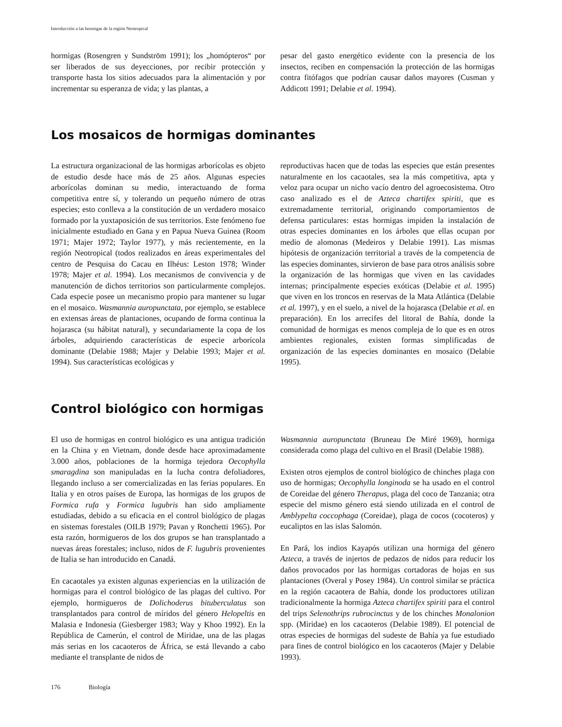Introducción a las hormigas de la región Neotropical
hormigas (Rosengren y Sundström 1991); los „homópteros“ por ser liberados de sus deyecciones, por recibir protección y transporte hasta los sitios adecuados para la alimentación y por incrementar su esperanza de vida; y las plantas, a
pesar del gasto energético evidente con la presencia de los insectos, reciben en compensación la protección de las hormigas contra fitófagos que podrían causar daños mayores (Cusman y Addicott 1991; Delabie et al. 1994).
Los mosaicos de hormigas dominantes
La estructura organizacional de las hormigas arborícolas es objeto de estudio desde hace más de 25 años. Algunas especies arborícolas dominan su medio, interactuando de forma competitiva entre sí, y tolerando un pequeño número de otras especies; esto conlleva a la constitución de un verdadero mosaico formado por la yuxtaposición de sus territorios. Este fenómeno fue inicialmente estudiado en Gana y en Papua Nueva Guinea (Room 1971; Majer 1972; Taylor 1977), y más recientemente, en la región Neotropical (todos realizados en áreas experimentales del centro de Pesquisa do Cacau en Ilhéus: Leston 1978; Winder 1978; Majer et al. 1994). Los mecanismos de convivencia y de manutención de dichos territorios son particularmente complejos. Cada especie posee un mecanismo propio para mantener su lugar en el mosaico. Wasmannia auropunctata, por ejemplo, se establece en extensas áreas de plantaciones, ocupando de forma continua la hojarasca (su hábitat natural), y secundariamente la copa de los árboles, adquiriendo características de especie arborícola dominante (Delabie 1988; Majer y Delabie 1993; Majer et al. 1994). Sus características ecológicas y
reproductivas hacen que de todas las especies que están presentes naturalmente en los cacaotales, sea la más competitiva, apta y veloz para ocupar un nicho vacío dentro del agroecosistema. Otro caso analizado es el de Azteca chartifex spiriti, que es extremadamente territorial, originando comportamientos de defensa particulares: estas hormigas impiden la instalación de otras especies dominantes en los árboles que ellas ocupan por medio de alomonas (Medeiros y Delabie 1991). Las mismas hipótesis de organización territorial a través de la competencia de las especies dominantes, sirvieron de base para otros análisis sobre la organización de las hormigas que viven en las cavidades internas; principalmente especies exóticas (Delabie et al. 1995) que viven en los troncos en reservas de la Mata Atlántica (Delabie et al. 1997), y en el suelo, a nivel de la hojarasca (Delabie et al. en preparación). En los arrecifes del litoral de Bahía, donde la comunidad de hormigas es menos compleja de lo que es en otros ambientes regionales, existen formas simplificadas de organización de las especies dominantes en mosaico (Delabie 1995).
Control biológico con hormigas
El uso de hormigas en control biológico es una antigua tradición en la China y en Vietnam, donde desde hace aproximadamente 3.000 años, poblaciones de la hormiga tejedora Oecophylla smaragdina son manipuladas en la lucha contra defoliadores, llegando incluso a ser comercializadas en las ferias populares. En Italia y en otros países de Europa, las hormigas de los grupos de Formica rufa y Formica lugubris han sido ampliamente estudiadas, debido a su eficacia en el control biológico de plagas en sistemas forestales (OILB 1979; Pavan y Ronchetti 1965). Por esta razón, hormigueros de los dos grupos se han transplantado a nuevas áreas forestales; incluso, nidos de F. lugubris provenientes de Italia se han introducido en Canadá.
En cacaotales ya existen algunas experiencias en la utilización de hormigas para el control biológico de las plagas del cultivo. Por ejemplo, hormigueros de Dolichoderus bituberculatus son transplantados para control de míridos del género Helopeltis en Malasia e Indonesia (Giesberger 1983; Way y Khoo 1992). En la República de Camerún, el control de Miridae, una de las plagas más serias en los cacaoteros de África, se está llevando a cabo mediante el transplante de nidos de
Wasmannia auropunctata (Bruneau De Miré 1969), hormiga considerada como plaga del cultivo en el Brasil (Delabie 1988).
Existen otros ejemplos de control biológico de chinches plaga con uso de hormigas; Oecophylla longinoda se ha usado en el control de Coreidae del género Therapus, plaga del coco de Tanzania; otra especie del mismo género está siendo utilizada en el control de Amblypelta coccophaga (Coreidae), plaga de cocos (cocoteros) y eucaliptos en las islas Salomón.
En Pará, los indios Kayapós utilizan una hormiga del género Azteca, a través de injertos de pedazos de nidos para reducir los daños provocados por las hormigas cortadoras de hojas en sus plantaciones (Overal y Posey 1984). Un control similar se práctica en la región cacaotera de Bahía, donde los productores utilizan tradicionalmente la hormiga Azteca chartifex spiriti para el control del trips Selenothrips rubrocinctus y de los chinches Monalonion spp. (Miridae) en los cacaoteros (Delabie 1989). El potencial de otras especies de hormigas del sudeste de Bahía ya fue estudiado para fines de control biológico en los cacaoteros (Majer y Delabie 1993).
176 Biología